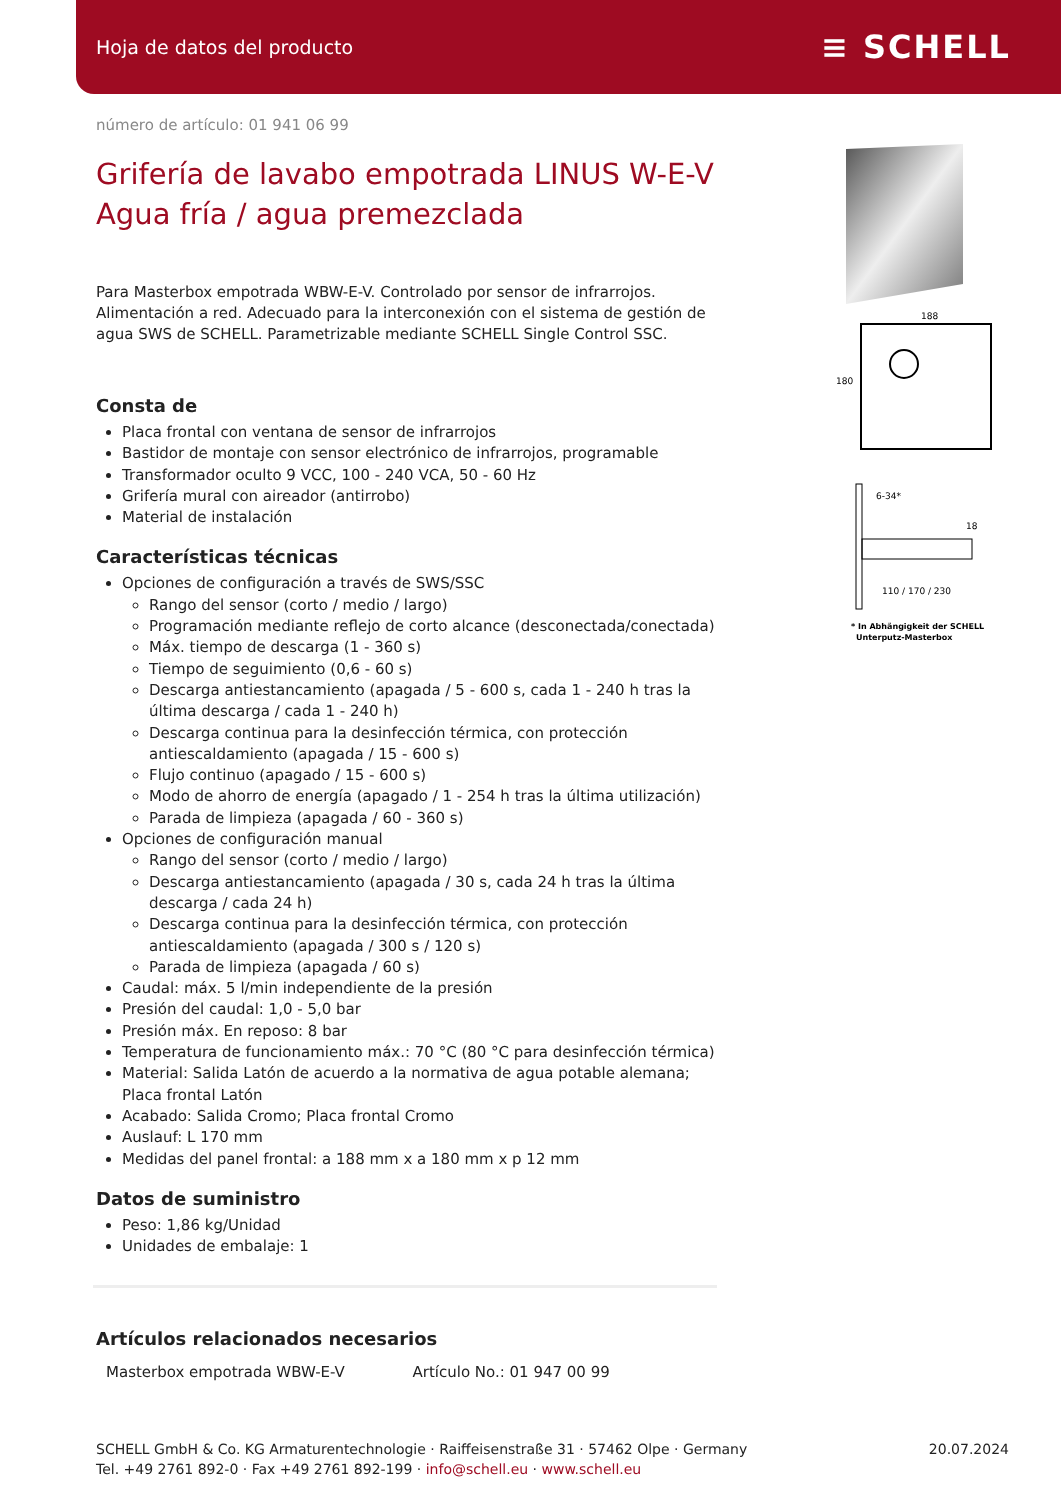Hoja de datos del producto ≡ SCHELL
número de artículo: 01 941 06 99
Grifería de lavabo empotrada LINUS W-E-V
Agua fría / agua premezclada
Para Masterbox empotrada WBW-E-V. Controlado por sensor de infrarrojos. Alimentación a red. Adecuado para la interconexión con el sistema de gestión de agua SWS de SCHELL. Parametrizable mediante SCHELL Single Control SSC.
Consta de
Placa frontal con ventana de sensor de infrarrojos
Bastidor de montaje con sensor electrónico de infrarrojos, programable
Transformador oculto 9 VCC, 100 - 240 VCA, 50 - 60 Hz
Grifería mural con aireador (antirrobo)
Material de instalación
Características técnicas
Opciones de configuración a través de SWS/SSC
Rango del sensor (corto / medio / largo)
Programación mediante reflejo de corto alcance (desconectada/conectada)
Máx. tiempo de descarga (1 - 360 s)
Tiempo de seguimiento (0,6 - 60 s)
Descarga antiestancamiento (apagada / 5 - 600 s, cada 1 - 240 h tras la última descarga / cada 1 - 240 h)
Descarga continua para la desinfección térmica, con protección antiescaldamiento (apagada / 15 - 600 s)
Flujo continuo (apagado / 15 - 600 s)
Modo de ahorro de energía (apagado / 1 - 254 h tras la última utilización)
Parada de limpieza (apagada / 60 - 360 s)
Opciones de configuración manual
Rango del sensor (corto / medio / largo)
Descarga antiestancamiento (apagada / 30 s, cada 24 h tras la última descarga / cada 24 h)
Descarga continua para la desinfección térmica, con protección antiescaldamiento (apagada / 300 s / 120 s)
Parada de limpieza (apagada / 60 s)
Caudal: máx. 5 l/min independiente de la presión
Presión del caudal: 1,0 - 5,0 bar
Presión máx. En reposo: 8 bar
Temperatura de funcionamiento máx.: 70 °C (80 °C para desinfección térmica)
Material: Salida Latón de acuerdo a la normativa de agua potable alemana; Placa frontal Latón
Acabado: Salida Cromo; Placa frontal Cromo
Auslauf: L 170 mm
Medidas del panel frontal: a 188 mm x a 180 mm x p 12 mm
Datos de suministro
Peso: 1,86 kg/Unidad
Unidades de embalaje: 1
Artículos relacionados necesarios
| Masterbox empotrada WBW-E-V | Artículo No.: 01 947 00 99 |
188
180
6-34*
18
110 / 170 / 230
* In Abhängigkeit der SCHELL
Unterputz-Masterbox
SCHELL GmbH & Co. KG Armaturentechnologie · Raiffeisenstraße 31 · 57462 Olpe · Germany
Tel. +49 2761 892-0 · Fax +49 2761 892-199 · info@schell.eu · www.schell.eu
20.07.2024